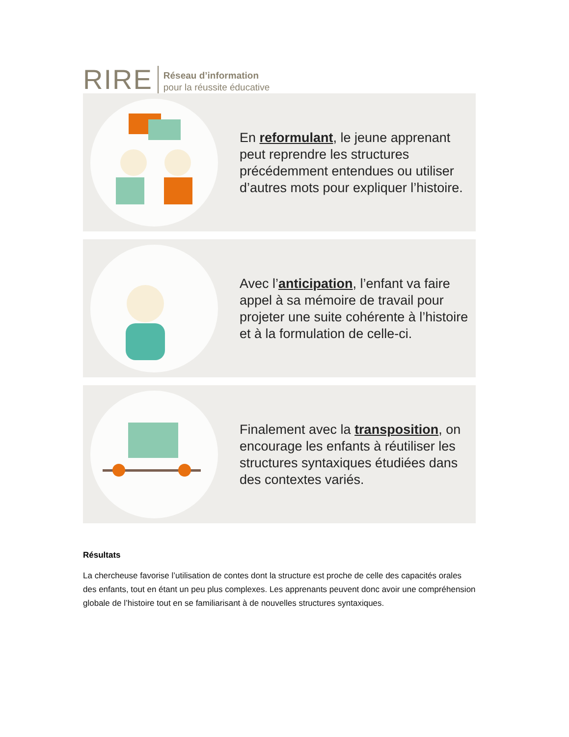RIRE
Réseau d’information
pour la réussite éducative
En reformulant, le jeune apprenant peut reprendre les structures précédemment entendues ou utiliser d’autres mots pour expliquer l’histoire.
Avec l’anticipation, l’enfant va faire appel à sa mémoire de travail pour projeter une suite cohérente à l’histoire et à la formulation de celle-ci.
Finalement avec la transposition, on encourage les enfants à réutiliser les structures syntaxiques étudiées dans des contextes variés.
Résultats
La chercheuse favorise l’utilisation de contes dont la structure est proche de celle des capacités orales des enfants, tout en étant un peu plus complexes. Les apprenants peuvent donc avoir une compréhension globale de l’histoire tout en se familiarisant à de nouvelles structures syntaxiques.